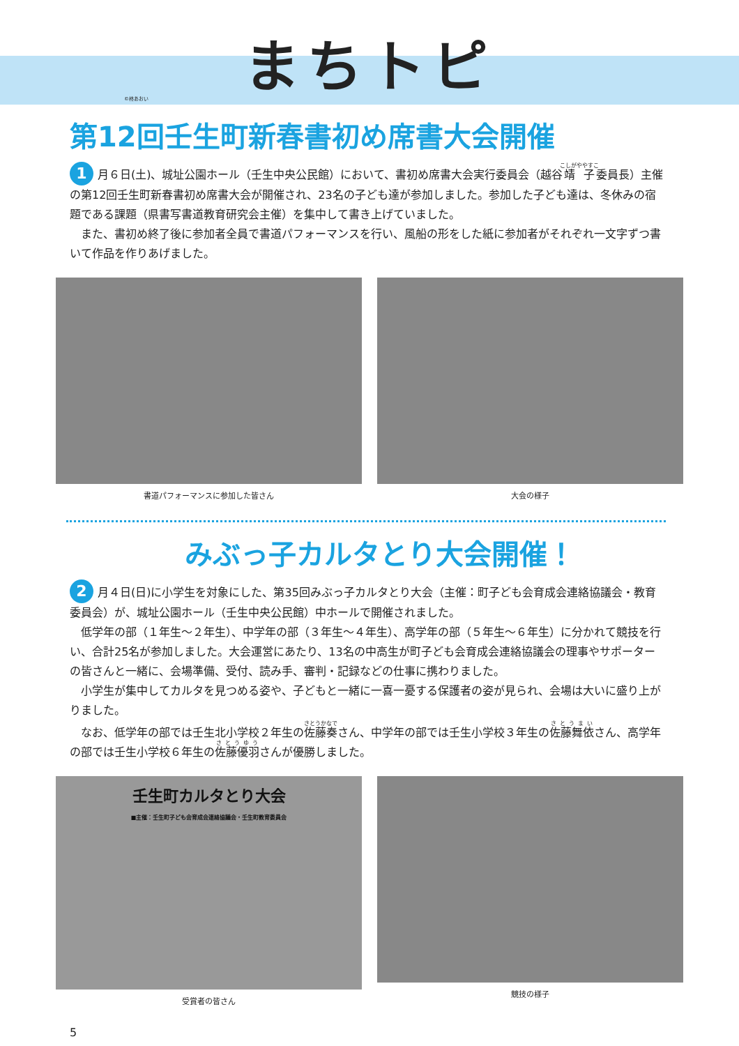まちトピ
©柊あおい
第12回壬生町新春書初め席書大会開催
1 月６日(土)、城址公園ホール（壬生中央公民館）において、書初め席書大会実行委員会（越谷靖子委員長）主催の第12回壬生町新春書初め席書大会が開催され、23名の子ども達が参加しました。参加した子ども達は、冬休みの宿題である課題（県書写書道教育研究会主催）を集中して書き上げていました。
　また、書初め終了後に参加者全員で書道パフォーマンスを行い、風船の形をした紙に参加者がそれぞれ一文字ずつ書いて作品を作りあげました。
書道パフォーマンスに参加した皆さん 大会の様子
みぶっ子カルタとり大会開催！
2 月４日(日)に小学生を対象にした、第35回みぶっ子カルタとり大会（主催：町子ども会育成会連絡協議会・教育委員会）が、城址公園ホール（壬生中央公民館）中ホールで開催されました。
　低学年の部（１年生～２年生）、中学年の部（３年生～４年生）、高学年の部（５年生～６年生）に分かれて競技を行い、合計25名が参加しました。大会運営にあたり、13名の中高生が町子ども会育成会連絡協議会の理事やサポーターの皆さんと一緒に、会場準備、受付、読み手、審判・記録などの仕事に携わりました。
　小学生が集中してカルタを見つめる姿や、子どもと一緒に一喜一憂する保護者の姿が見られ、会場は大いに盛り上がりました。
　なお、低学年の部では壬生北小学校２年生の佐藤奏さん、中学年の部では壬生小学校３年生の佐藤舞依さん、高学年の部では壬生小学校６年生の佐藤優羽さんが優勝しました。
壬生町カルタとり大会
■主催：壬生町子ども会育成会連絡協議会・壬生町教育委員会
受賞者の皆さん
競技の様子
5